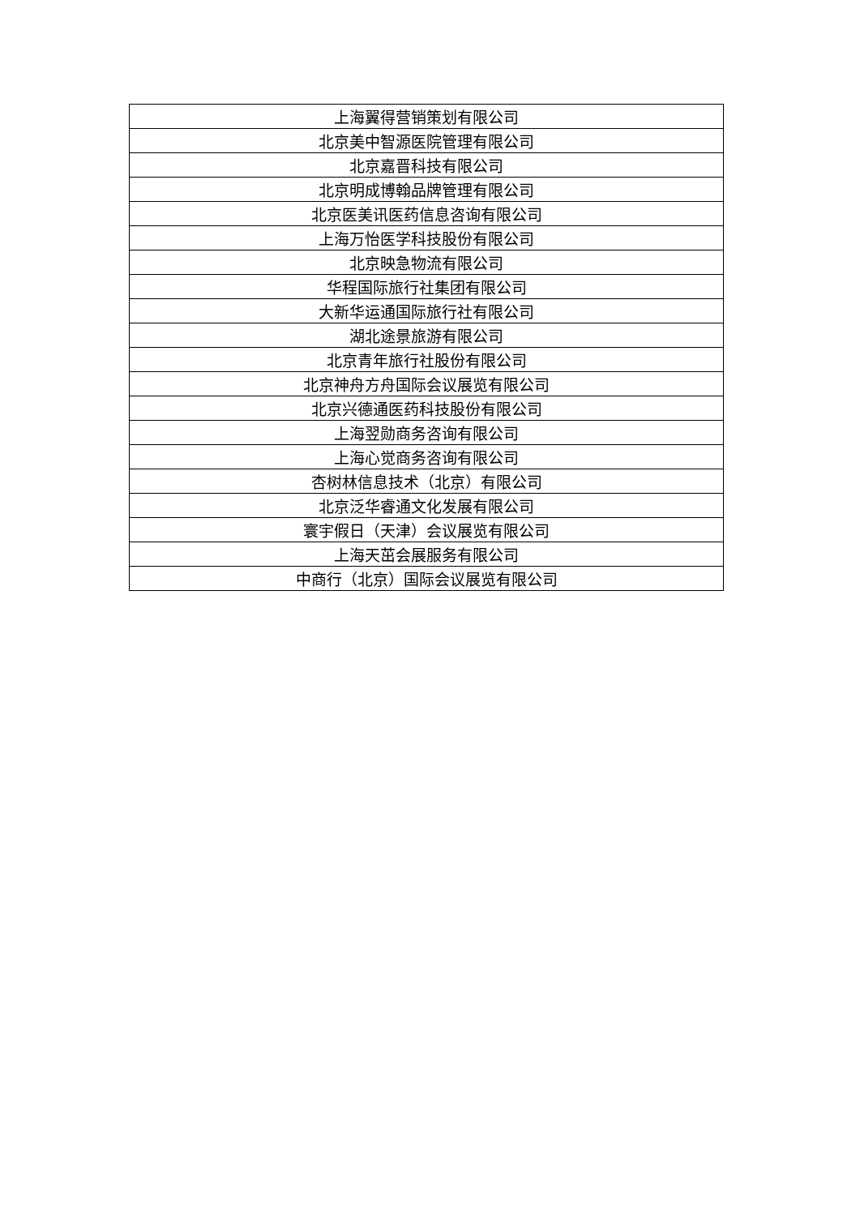| 上海翼得营销策划有限公司 |
| 北京美中智源医院管理有限公司 |
| 北京嘉晋科技有限公司 |
| 北京明成博翰品牌管理有限公司 |
| 北京医美讯医药信息咨询有限公司 |
| 上海万怡医学科技股份有限公司 |
| 北京映急物流有限公司 |
| 华程国际旅行社集团有限公司 |
| 大新华运通国际旅行社有限公司 |
| 湖北途景旅游有限公司 |
| 北京青年旅行社股份有限公司 |
| 北京神舟方舟国际会议展览有限公司 |
| 北京兴德通医药科技股份有限公司 |
| 上海翌勋商务咨询有限公司 |
| 上海心觉商务咨询有限公司 |
| 杏树林信息技术（北京）有限公司 |
| 北京泛华睿通文化发展有限公司 |
| 寰宇假日（天津）会议展览有限公司 |
| 上海天茁会展服务有限公司 |
| 中商行（北京）国际会议展览有限公司 |